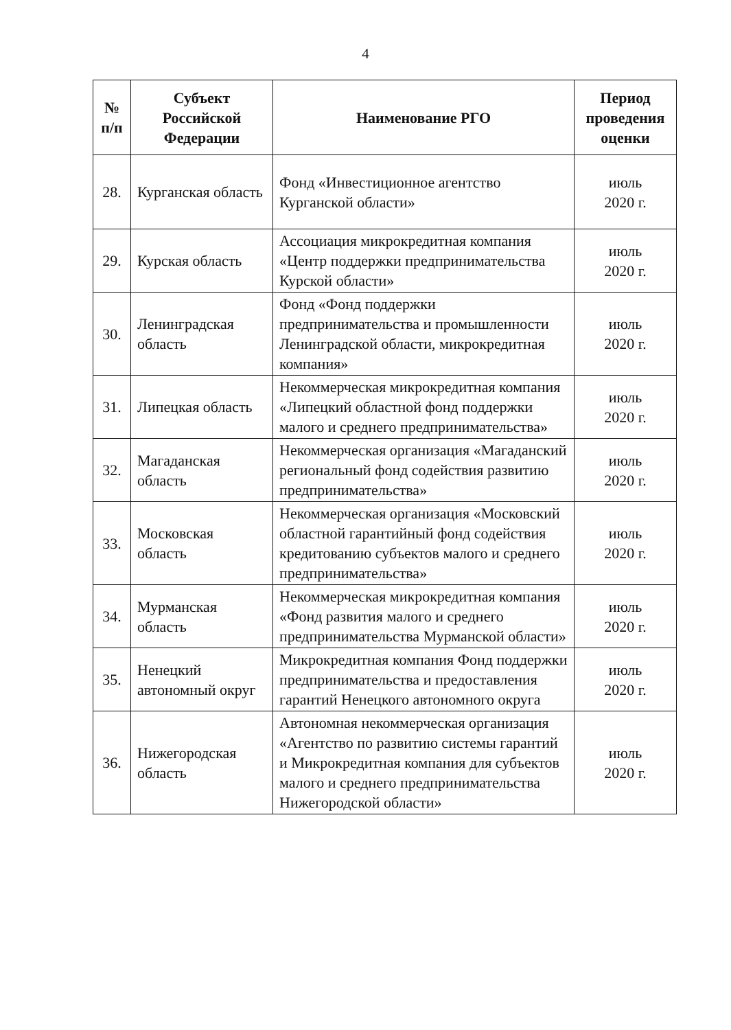4
| № п/п | Субъект Российской Федерации | Наименование РГО | Период проведения оценки |
| --- | --- | --- | --- |
| 28. | Курганская область | Фонд «Инвестиционное агентство Курганской области» | июль 2020 г. |
| 29. | Курская область | Ассоциация микрокредитная компания «Центр поддержки предпринимательства Курской области» | июль 2020 г. |
| 30. | Ленинградская область | Фонд «Фонд поддержки предпринимательства и промышленности Ленинградской области, микрокредитная компания» | июль 2020 г. |
| 31. | Липецкая область | Некоммерческая микрокредитная компания «Липецкий областной фонд поддержки малого и среднего предпринимательства» | июль 2020 г. |
| 32. | Магаданская область | Некоммерческая организация «Магаданский региональный фонд содействия развитию предпринимательства» | июль 2020 г. |
| 33. | Московская область | Некоммерческая организация «Московский областной гарантийный фонд содействия кредитованию субъектов малого и среднего предпринимательства» | июль 2020 г. |
| 34. | Мурманская область | Некоммерческая микрокредитная компания «Фонд развития малого и среднего предпринимательства Мурманской области» | июль 2020 г. |
| 35. | Ненецкий автономный округ | Микрокредитная компания Фонд поддержки предпринимательства и предоставления гарантий Ненецкого автономного округа | июль 2020 г. |
| 36. | Нижегородская область | Автономная некоммерческая организация «Агентство по развитию системы гарантий и Микрокредитная компания для субъектов малого и среднего предпринимательства Нижегородской области» | июль 2020 г. |